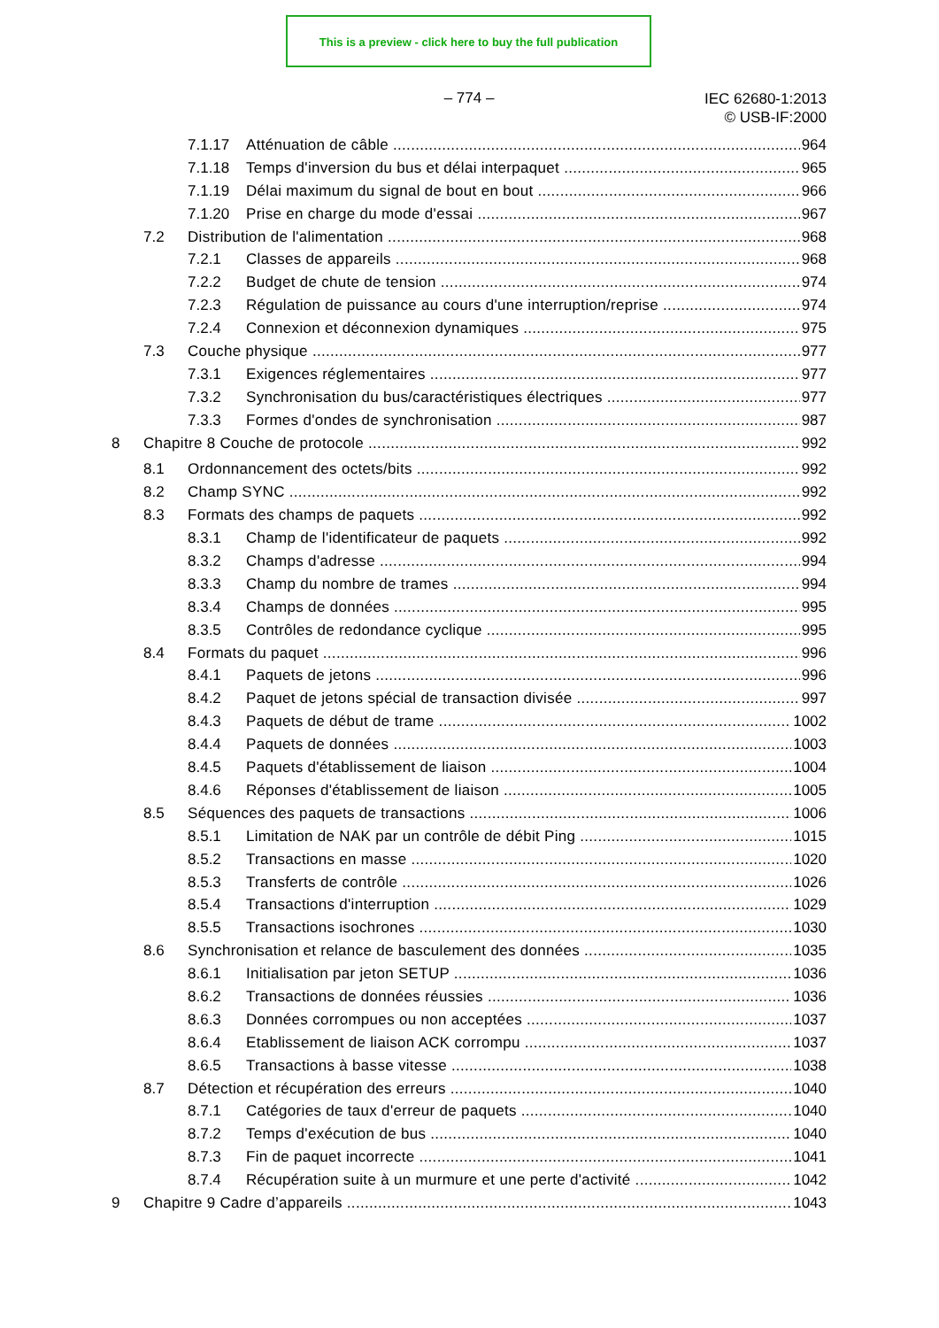This is a preview - click here to buy the full publication
– 774 –
IEC 62680-1:2013
© USB-IF:2000
7.1.17 Atténuation de câble 964
7.1.18 Temps d'inversion du bus et délai interpaquet 965
7.1.19 Délai maximum du signal de bout en bout 966
7.1.20 Prise en charge du mode d'essai 967
7.2 Distribution de l'alimentation 968
7.2.1 Classes de appareils 968
7.2.2 Budget de chute de tension 974
7.2.3 Régulation de puissance au cours d'une interruption/reprise 974
7.2.4 Connexion et déconnexion dynamiques 975
7.3 Couche physique 977
7.3.1 Exigences réglementaires 977
7.3.2 Synchronisation du bus/caractéristiques électriques 977
7.3.3 Formes d'ondes de synchronisation 987
8 Chapitre 8 Couche de protocole 992
8.1 Ordonnancement des octets/bits 992
8.2 Champ SYNC 992
8.3 Formats des champs de paquets 992
8.3.1 Champ de l'identificateur de paquets 992
8.3.2 Champs d'adresse 994
8.3.3 Champ du nombre de trames 994
8.3.4 Champs de données 995
8.3.5 Contrôles de redondance cyclique 995
8.4 Formats du paquet 996
8.4.1 Paquets de jetons 996
8.4.2 Paquet de jetons spécial de transaction divisée 997
8.4.3 Paquets de début de trame 1002
8.4.4 Paquets de données 1003
8.4.5 Paquets d'établissement de liaison 1004
8.4.6 Réponses d'établissement de liaison 1005
8.5 Séquences des paquets de transactions 1006
8.5.1 Limitation de NAK par un contrôle de débit Ping 1015
8.5.2 Transactions en masse 1020
8.5.3 Transferts de contrôle 1026
8.5.4 Transactions d'interruption 1029
8.5.5 Transactions isochrones 1030
8.6 Synchronisation et relance de basculement des données 1035
8.6.1 Initialisation par jeton SETUP 1036
8.6.2 Transactions de données réussies 1036
8.6.3 Données corrompues ou non acceptées 1037
8.6.4 Etablissement de liaison ACK corrompu 1037
8.6.5 Transactions à basse vitesse 1038
8.7 Détection et récupération des erreurs 1040
8.7.1 Catégories de taux d'erreur de paquets 1040
8.7.2 Temps d'exécution de bus 1040
8.7.3 Fin de paquet incorrecte 1041
8.7.4 Récupération suite à un murmure et une perte d'activité 1042
9 Chapitre 9 Cadre d’appareils 1043